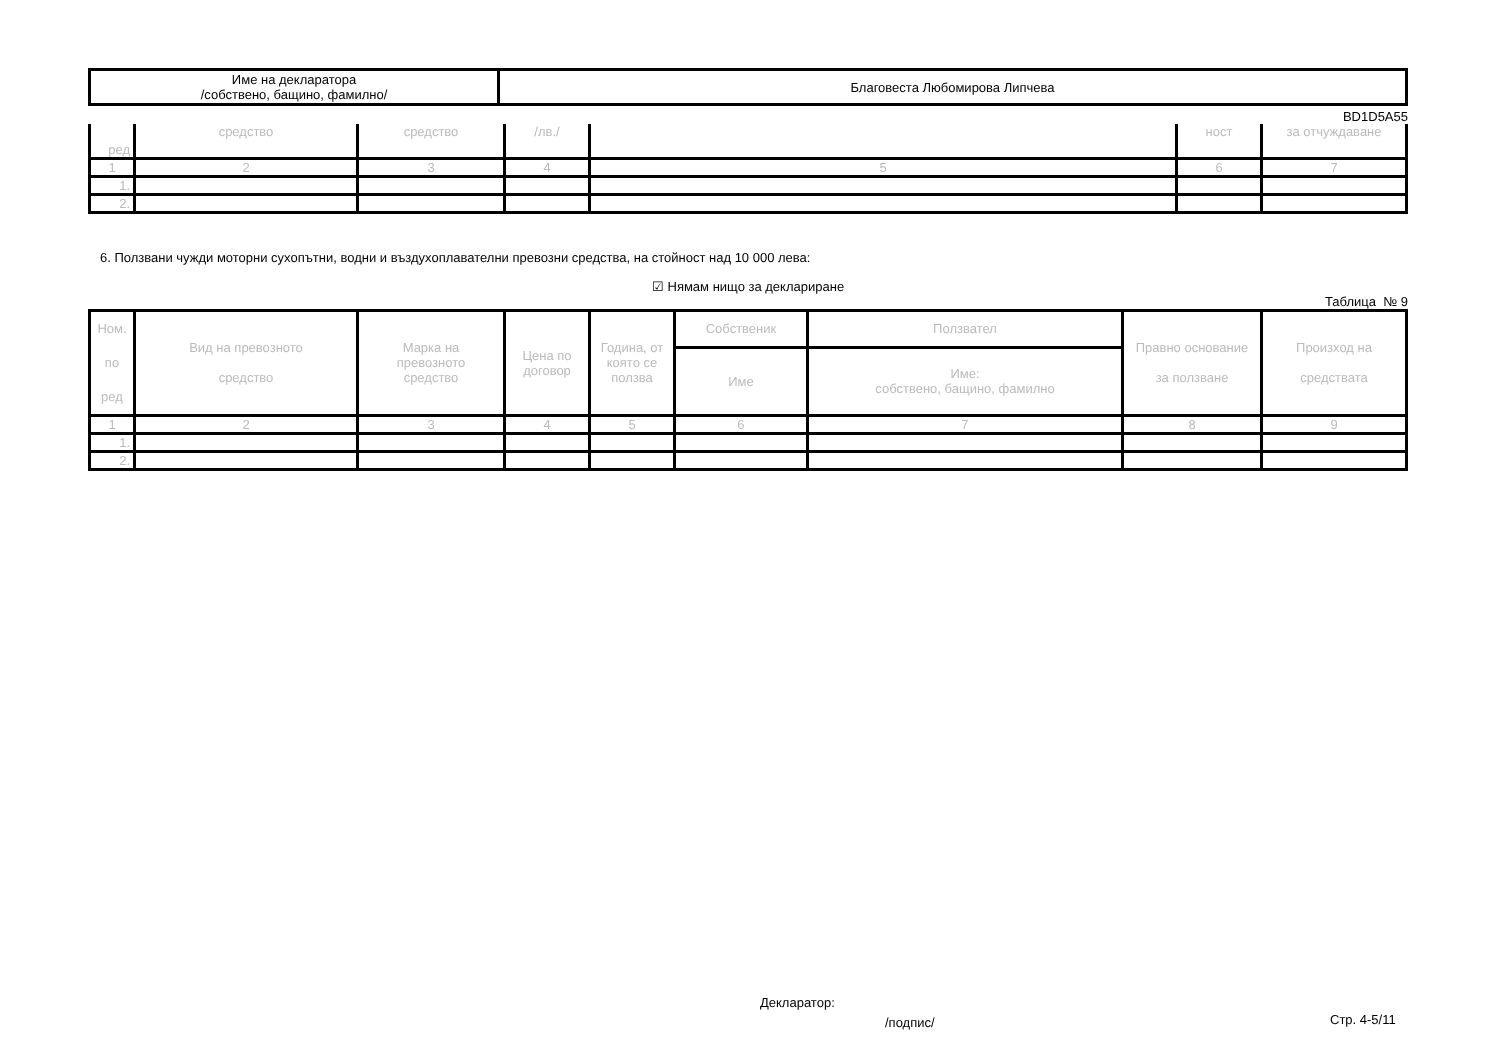| Име на декларатора /собствено, бащино, фамилно/ | Благовеста Любомирова Липчева |
BD1D5A55
| ред | средство | средство | /лв./ | | ност | за отчуждаване |
| 1 | 2 | 3 | 4 | 5 | 6 | 7 |
| 1. | | | | | | |
| 2. | | | | | | |
6. Ползвани чужди моторни сухопътни, водни и въздухоплавателни превозни средства, на стойност над 10 000 лева:
☑ Нямам нищо за деклариране
Таблица № 9
| Ном. по ред | Вид на превозното средство | Марка на превозното средство | Цена по договор | Година, от която се ползва | Собственик | Ползвател | Правно основание за ползване | Произход на средствата |
| | | | | | Име | Име: собствено, бащино, фамилно | | |
| 1 | 2 | 3 | 4 | 5 | 6 | 7 | 8 | 9 |
| 1. | | | | | | | | |
| 2. | | | | | | | | |
Декларатор:
/подпис/ Стр. 4-5/11